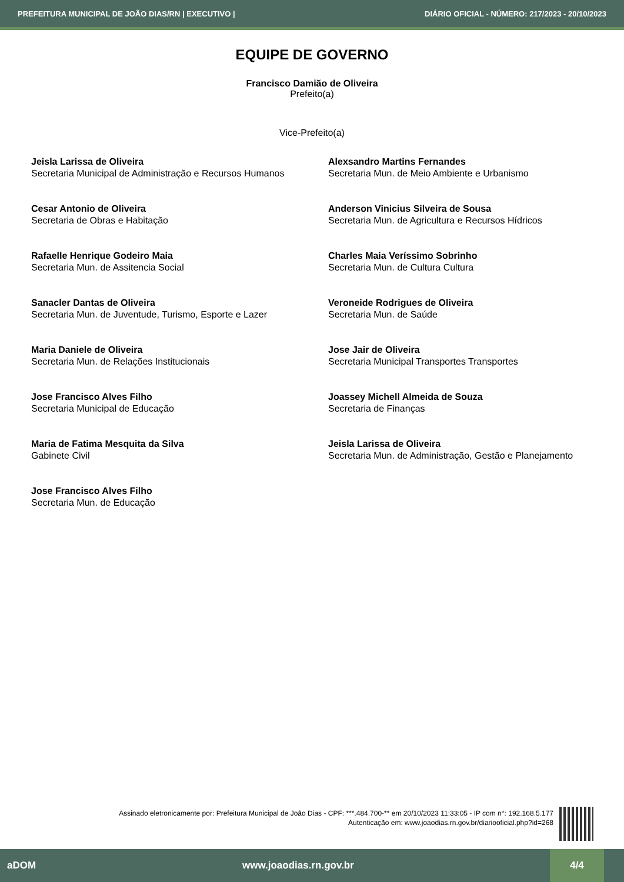PREFEITURA MUNICIPAL DE JOÃO DIAS/RN | EXECUTIVO | DIÁRIO OFICIAL - NÚMERO: 217/2023 - 20/10/2023
EQUIPE DE GOVERNO
Francisco Damião de Oliveira
Prefeito(a)
Vice-Prefeito(a)
Jeisla Larissa de Oliveira
Secretaria Municipal de Administração e Recursos Humanos
Alexsandro Martins Fernandes
Secretaria Mun. de Meio Ambiente e Urbanismo
Cesar Antonio de Oliveira
Secretaria de Obras e Habitação
Anderson Vinicius Silveira de Sousa
Secretaria Mun. de Agricultura e Recursos Hídricos
Rafaelle Henrique Godeiro Maia
Secretaria Mun. de Assitencia Social
Charles Maia Veríssimo Sobrinho
Secretaria Mun. de Cultura Cultura
Sanacler Dantas de Oliveira
Secretaria Mun. de Juventude, Turismo, Esporte e Lazer
Veroneide Rodrigues de Oliveira
Secretaria Mun. de Saúde
Maria Daniele de Oliveira
Secretaria Mun. de Relações Institucionais
Jose Jair de Oliveira
Secretaria Municipal Transportes Transportes
Jose Francisco Alves Filho
Secretaria Municipal de Educação
Joassey Michell Almeida de Souza
Secretaria de Finanças
Maria de Fatima Mesquita da Silva
Gabinete Civil
Jeisla Larissa de Oliveira
Secretaria Mun. de Administração, Gestão e Planejamento
Jose Francisco Alves Filho
Secretaria Mun. de Educação
Assinado eletronicamente por: Prefeitura Municipal de João Dias - CPF: ***.484.700-** em 20/10/2023 11:33:05 - IP com n°: 192.168.5.177
Autenticação em: www.joaodias.rn.gov.br/diariooficial.php?id=268
aDOM www.joaodias.rn.gov.br 4/4